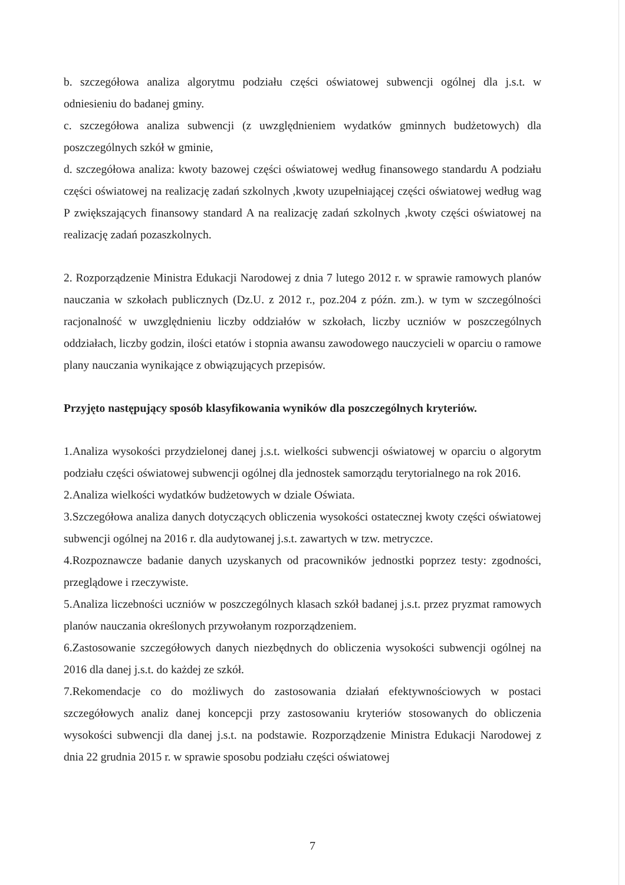b. szczegółowa analiza algorytmu podziału części oświatowej subwencji ogólnej dla j.s.t. w odniesieniu do badanej gminy.
c. szczegółowa analiza subwencji (z uwzględnieniem wydatków gminnych budżetowych) dla poszczególnych szkół w gminie,
d. szczegółowa analiza: kwoty bazowej części oświatowej według finansowego standardu A podziału części oświatowej na realizację zadań szkolnych ,kwoty uzupełniającej części oświatowej według wag P zwiększających finansowy standard A na realizację zadań szkolnych ,kwoty części oświatowej na realizację zadań pozaszkolnych.
2. Rozporządzenie Ministra Edukacji Narodowej z dnia 7 lutego 2012 r. w sprawie ramowych planów nauczania w szkołach publicznych (Dz.U. z 2012 r., poz.204 z późn. zm.). w tym w szczególności racjonalność w uwzględnieniu liczby oddziałów w szkołach, liczby uczniów w poszczególnych oddziałach, liczby godzin, ilości etatów i stopnia awansu zawodowego nauczycieli w oparciu o ramowe plany nauczania wynikające z obwiązujących przepisów.
Przyjęto następujący sposób klasyfikowania wyników dla poszczególnych kryteriów.
1.Analiza wysokości przydzielonej danej j.s.t. wielkości subwencji oświatowej w oparciu o algorytm podziału części oświatowej subwencji ogólnej dla jednostek samorządu terytorialnego na rok 2016.
2.Analiza wielkości wydatków budżetowych w dziale Oświata.
3.Szczegółowa analiza danych dotyczących obliczenia wysokości ostatecznej kwoty części oświatowej subwencji ogólnej na 2016 r. dla audytowanej j.s.t. zawartych w tzw. metryczce.
4.Rozpoznawcze badanie danych uzyskanych od pracowników jednostki poprzez testy: zgodności, przeglądowe i rzeczywiste.
5.Analiza liczebności uczniów w poszczególnych klasach szkół badanej j.s.t. przez pryzmat ramowych planów nauczania określonych przywołanym rozporządzeniem.
6.Zastosowanie szczegółowych danych niezbędnych do obliczenia wysokości subwencji ogólnej na 2016 dla danej j.s.t. do każdej ze szkół.
7.Rekomendacje co do możliwych do zastosowania działań efektywnościowych w postaci szczegółowych analiz danej koncepcji przy zastosowaniu kryteriów stosowanych do obliczenia wysokości subwencji dla danej j.s.t. na podstawie. Rozporządzenie Ministra Edukacji Narodowej z dnia 22 grudnia 2015 r. w sprawie sposobu podziału części oświatowej
7